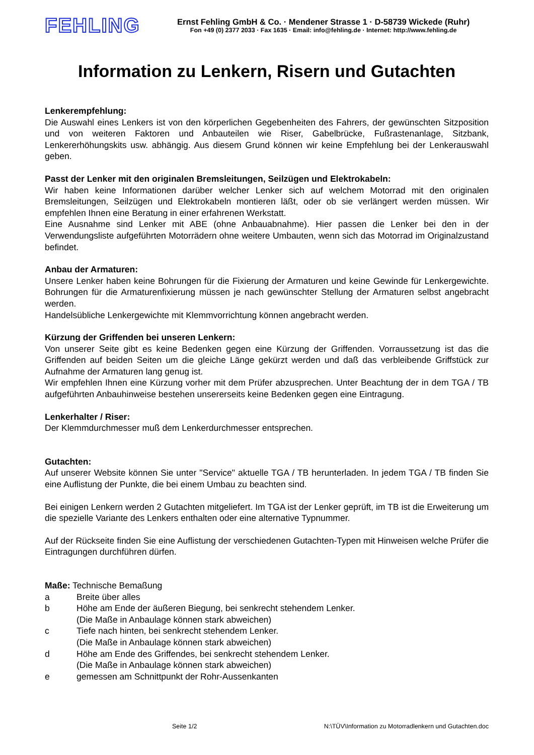FEHLING
Ernst Fehling GmbH & Co. · Mendener Strasse 1 · D-58739 Wickede (Ruhr)
Fon +49 (0) 2377 2033 · Fax 1635 · Email: info@fehling.de · Internet: http://www.fehling.de
Information zu Lenkern, Risern und Gutachten
Lenkerempfehlung:
Die Auswahl eines Lenkers ist von den körperlichen Gegebenheiten des Fahrers, der gewünschten Sitzposition und von weiteren Faktoren und Anbauteilen wie Riser, Gabelbrücke, Fußrastenanlage, Sitzbank, Lenkererhöhungskits usw. abhängig. Aus diesem Grund können wir keine Empfehlung bei der Lenkerauswahl geben.
Passt der Lenker mit den originalen Bremsleitungen, Seilzügen und Elektrokabeln:
Wir haben keine Informationen darüber welcher Lenker sich auf welchem Motorrad mit den originalen Bremsleitungen, Seilzügen und Elektrokabeln montieren läßt, oder ob sie verlängert werden müssen. Wir empfehlen Ihnen eine Beratung in einer erfahrenen Werkstatt.
Eine Ausnahme sind Lenker mit ABE (ohne Anbauabnahme). Hier passen die Lenker bei den in der Verwendungsliste aufgeführten Motorrädern ohne weitere Umbauten, wenn sich das Motorrad im Originalzustand befindet.
Anbau der Armaturen:
Unsere Lenker haben keine Bohrungen für die Fixierung der Armaturen und keine Gewinde für Lenkergewichte. Bohrungen für die Armaturenfixierung müssen je nach gewünschter Stellung der Armaturen selbst angebracht werden.
Handelsübliche Lenkergewichte mit Klemmvorrichtung können angebracht werden.
Kürzung der Griffenden bei unseren Lenkern:
Von unserer Seite gibt es keine Bedenken gegen eine Kürzung der Griffenden. Vorraussetzung ist das die Griffenden auf beiden Seiten um die gleiche Länge gekürzt werden und daß das verbleibende Griffstück zur Aufnahme der Armaturen lang genug ist.
Wir empfehlen Ihnen eine Kürzung vorher mit dem Prüfer abzusprechen. Unter Beachtung der in dem TGA / TB aufgeführten Anbauhinweise bestehen unsererseits keine Bedenken gegen eine Eintragung.
Lenkerhalter / Riser:
Der Klemmdurchmesser muß dem Lenkerdurchmesser entsprechen.
Gutachten:
Auf unserer Website können Sie unter "Service" aktuelle TGA / TB herunterladen. In jedem TGA / TB finden Sie eine Auflistung der Punkte, die bei einem Umbau zu beachten sind.
Bei einigen Lenkern werden 2 Gutachten mitgeliefert. Im TGA ist der Lenker geprüft, im TB ist die Erweiterung um die spezielle Variante des Lenkers enthalten oder eine alternative Typnummer.
Auf der Rückseite finden Sie eine Auflistung der verschiedenen Gutachten-Typen mit Hinweisen welche Prüfer die Eintragungen durchführen dürfen.
Maße: Technische Bemaßung
a Breite über alles
b Höhe am Ende der äußeren Biegung, bei senkrecht stehendem Lenker.
(Die Maße in Anbaulage können stark abweichen)
c Tiefe nach hinten, bei senkrecht stehendem Lenker.
(Die Maße in Anbaulage können stark abweichen)
d Höhe am Ende des Griffendes, bei senkrecht stehendem Lenker.
(Die Maße in Anbaulage können stark abweichen)
e gemessen am Schnittpunkt der Rohr-Aussenkanten
Seite 1/2 N:\TÜV\Information zu Motorradlenkern und Gutachten.doc